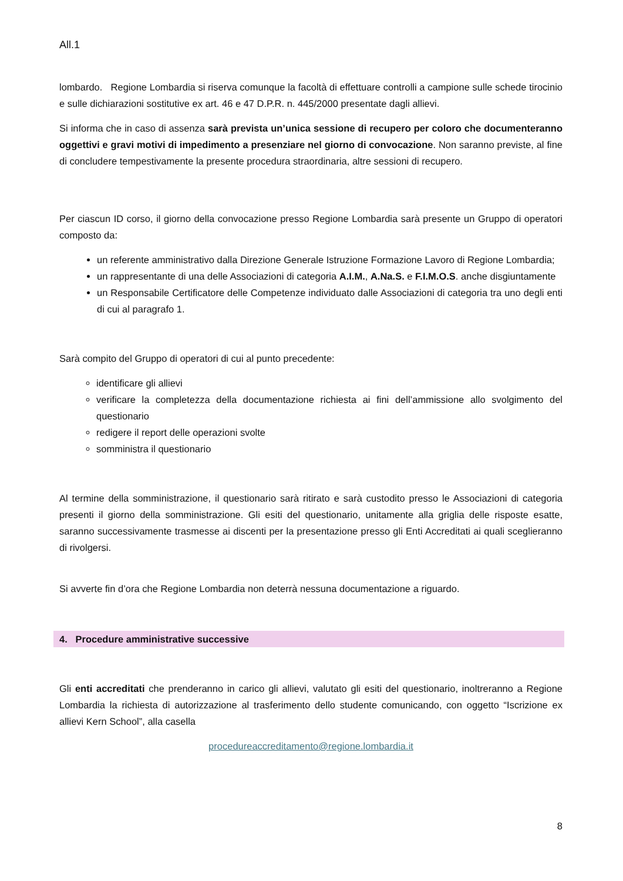All.1
lombardo. Regione Lombardia si riserva comunque la facoltà di effettuare controlli a campione sulle schede tirocinio e sulle dichiarazioni sostitutive ex art. 46 e 47 D.P.R. n. 445/2000 presentate dagli allievi.
Si informa che in caso di assenza sarà prevista un’unica sessione di recupero per coloro che documenteranno oggettivi e gravi motivi di impedimento a presenziare nel giorno di convocazione. Non saranno previste, al fine di concludere tempestivamente la presente procedura straordinaria, altre sessioni di recupero.
Per ciascun ID corso, il giorno della convocazione presso Regione Lombardia sarà presente un Gruppo di operatori composto da:
un referente amministrativo dalla Direzione Generale Istruzione Formazione Lavoro di Regione Lombardia;
un rappresentante di una delle Associazioni di categoria A.I.M., A.Na.S. e F.I.M.O.S. anche disgiuntamente
un Responsabile Certificatore delle Competenze individuato dalle Associazioni di categoria tra uno degli enti di cui al paragrafo 1.
Sarà compito del Gruppo di operatori di cui al punto precedente:
identificare gli allievi
verificare la completezza della documentazione richiesta ai fini dell’ammissione allo svolgimento del questionario
redigere il report delle operazioni svolte
somministra il questionario
Al termine della somministrazione, il questionario sarà ritirato e sarà custodito presso le Associazioni di categoria presenti il giorno della somministrazione. Gli esiti del questionario, unitamente alla griglia delle risposte esatte, saranno successivamente trasmesse ai discenti per la presentazione presso gli Enti Accreditati ai quali sceglieranno di rivolgersi.
Si avverte fin d’ora che Regione Lombardia non deterrà nessuna documentazione a riguardo.
4. Procedure amministrative successive
Gli enti accreditati che prenderanno in carico gli allievi, valutato gli esiti del questionario, inoltreranno a Regione Lombardia la richiesta di autorizzazione al trasferimento dello studente comunicando, con oggetto “Iscrizione ex allievi Kern School”, alla casella
procedureaccreditamento@regione.lombardia.it
8